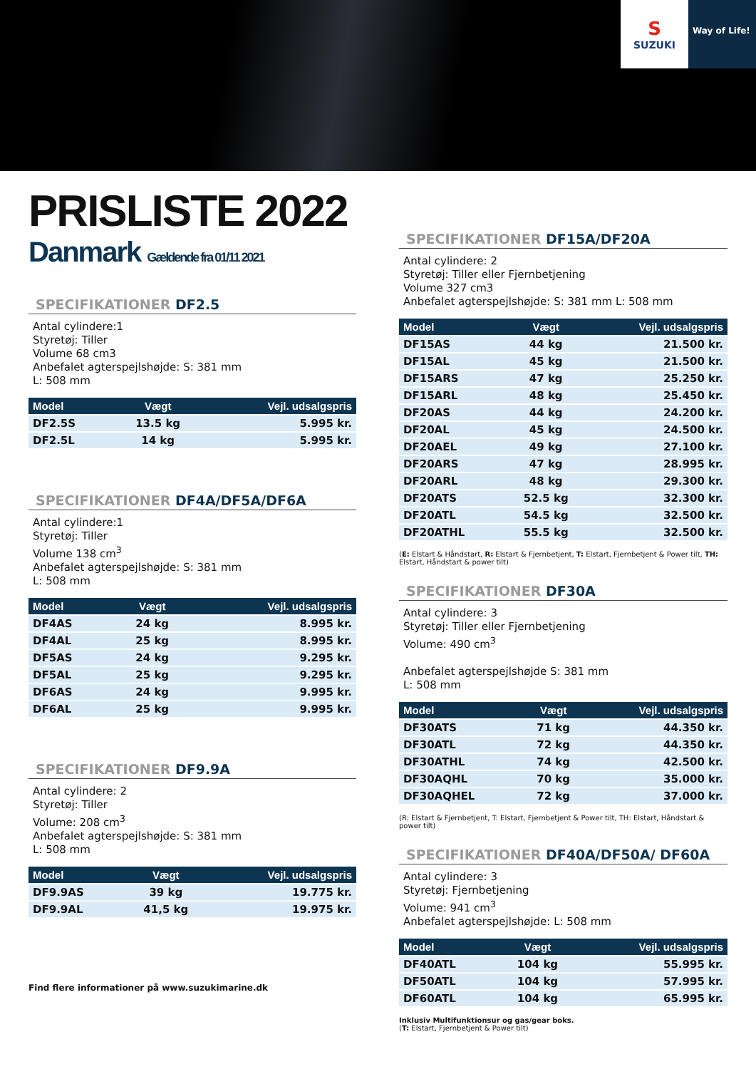S
SUZUKI
Way of Life!
PRISLISTE 2022
Danmark Gældende fra 01/11 2021
SPECIFIKATIONER DF2.5
Antal cylindere:1
Styretøj: Tiller
Volume 68 cm3
Anbefalet agterspejlshøjde: S: 381 mm
L: 508 mm
| Model | Vægt | Vejl. udsalgspris |
| --- | --- | --- |
| DF2.5S | 13.5 kg | 5.995 kr. |
| DF2.5L | 14 kg | 5.995 kr. |
SPECIFIKATIONER DF4A/DF5A/DF6A
Antal cylindere:1
Styretøj: Tiller
Volume 138 cm<sup>3</sup>
Anbefalet agterspejlshøjde: S: 381 mm
L: 508 mm
| Model | Vægt | Vejl. udsalgspris |
| --- | --- | --- |
| DF4AS | 24 kg | 8.995 kr. |
| DF4AL | 25 kg | 8.995 kr. |
| DF5AS | 24 kg | 9.295 kr. |
| DF5AL | 25 kg | 9.295 kr. |
| DF6AS | 24 kg | 9.995 kr. |
| DF6AL | 25 kg | 9.995 kr. |
SPECIFIKATIONER DF9.9A
Antal cylindere: 2
Styretøj: Tiller
Volume: 208 cm<sup>3</sup>
Anbefalet agterspejlshøjde: S: 381 mm
L: 508 mm
| Model | Vægt | Vejl. udsalgspris |
| --- | --- | --- |
| DF9.9AS | 39 kg | 19.775 kr. |
| DF9.9AL | 41,5 kg | 19.975 kr. |
Find flere informationer på www.suzukimarine.dk
SPECIFIKATIONER DF15A/DF20A
Antal cylindere: 2
Styretøj: Tiller eller Fjernbetjening
Volume 327 cm3
Anbefalet agterspejlshøjde: S: 381 mm L: 508 mm
| Model | Vægt | Vejl. udsalgspris |
| --- | --- | --- |
| DF15AS | 44 kg | 21.500 kr. |
| DF15AL | 45 kg | 21.500 kr. |
| DF15ARS | 47 kg | 25.250 kr. |
| DF15ARL | 48 kg | 25.450 kr. |
| DF20AS | 44 kg | 24.200 kr. |
| DF20AL | 45 kg | 24.500 kr. |
| DF20AEL | 49 kg | 27.100 kr. |
| DF20ARS | 47 kg | 28.995 kr. |
| DF20ARL | 48 kg | 29.300 kr. |
| DF20ATS | 52.5 kg | 32.300 kr. |
| DF20ATL | 54.5 kg | 32.500 kr. |
| DF20ATHL | 55.5 kg | 32.500 kr. |
(E: Elstart & Håndstart, R: Elstart & Fjernbetjent, T: Elstart, Fjernbetjent & Power tilt, TH: Elstart, Håndstart & power tilt)
SPECIFIKATIONER DF30A
Antal cylindere: 3
Styretøj: Tiller eller Fjernbetjening
Volume: 490 cm<sup>3</sup>
Anbefalet agterspejlshøjde S: 381 mm
L: 508 mm
| Model | Vægt | Vejl. udsalgspris |
| --- | --- | --- |
| DF30ATS | 71 kg | 44.350 kr. |
| DF30ATL | 72 kg | 44.350 kr. |
| DF30ATHL | 74 kg | 42.500 kr. |
| DF30AQHL | 70 kg | 35.000 kr. |
| DF30AQHEL | 72 kg | 37.000 kr. |
(R: Elstart & Fjernbetjent, T: Elstart, Fjernbetjent & Power tilt, TH: Elstart, Håndstart & power tilt)
SPECIFIKATIONER DF40A/DF50A/ DF60A
Antal cylindere: 3
Styretøj: Fjernbetjening
Volume: 941 cm<sup>3</sup>
Anbefalet agterspejlshøjde: L: 508 mm
| Model | Vægt | Vejl. udsalgspris |
| --- | --- | --- |
| DF40ATL | 104 kg | 55.995 kr. |
| DF50ATL | 104 kg | 57.995 kr. |
| DF60ATL | 104 kg | 65.995 kr. |
Inklusiv Multifunktionsur og gas/gear boks.
(T: Elstart, Fjernbetjent & Power tilt)